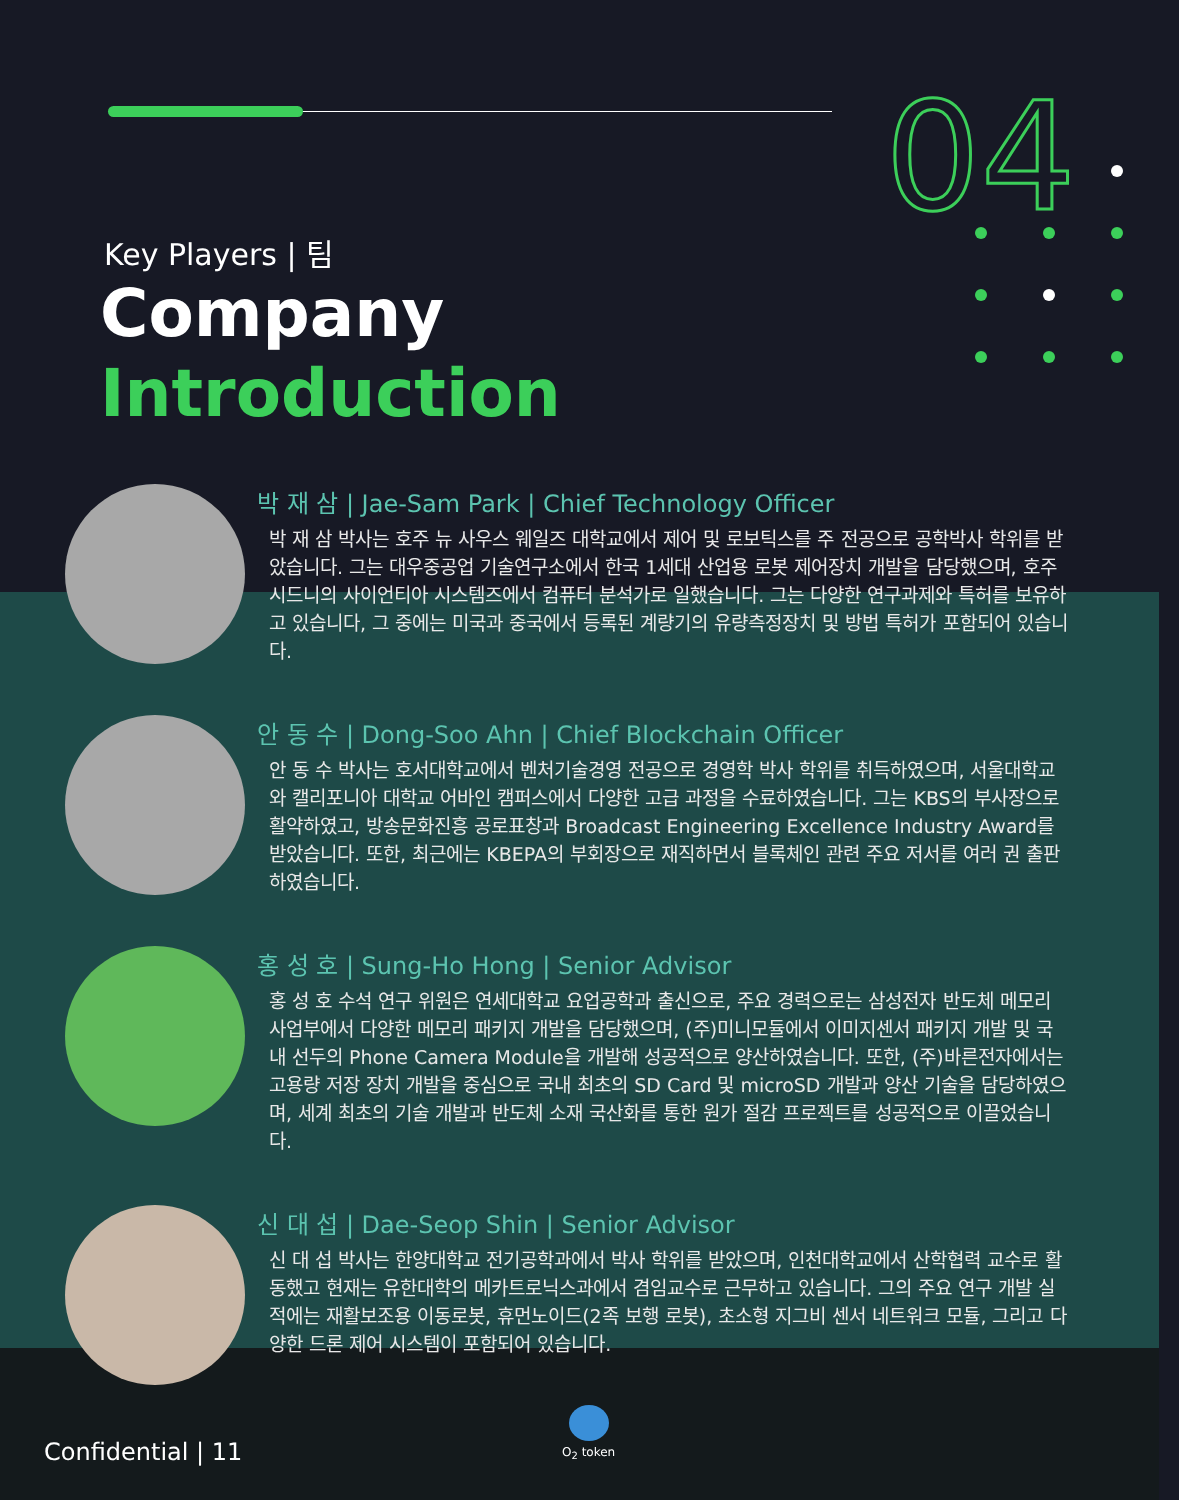04
Key Players | 팀
Company
Introduction
박 재 삼 | Jae-Sam Park | Chief Technology Officer
박 재 삼 박사는 호주 뉴 사우스 웨일즈 대학교에서 제어 및 로보틱스를 주 전공으로 공학박사 학위를 받았습니다. 그는 대우중공업 기술연구소에서 한국 1세대 산업용 로봇 제어장치 개발을 담당했으며, 호주 시드니의 사이언티아 시스템즈에서 컴퓨터 분석가로 일했습니다. 그는 다양한 연구과제와 특허를 보유하고 있습니다, 그 중에는 미국과 중국에서 등록된 계량기의 유량측정장치 및 방법 특허가 포함되어 있습니다.
안 동 수 | Dong-Soo Ahn | Chief Blockchain Officer
안 동 수 박사는 호서대학교에서 벤처기술경영 전공으로 경영학 박사 학위를 취득하였으며, 서울대학교와 캘리포니아 대학교 어바인 캠퍼스에서 다양한 고급 과정을 수료하였습니다. 그는 KBS의 부사장으로 활약하였고, 방송문화진흥 공로표창과 Broadcast Engineering Excellence Industry Award를 받았습니다. 또한, 최근에는 KBEPA의 부회장으로 재직하면서 블록체인 관련 주요 저서를 여러 권 출판하였습니다.
홍 성 호 | Sung-Ho Hong | Senior Advisor
홍 성 호 수석 연구 위원은 연세대학교 요업공학과 출신으로, 주요 경력으로는 삼성전자 반도체 메모리 사업부에서 다양한 메모리 패키지 개발을 담당했으며, (주)미니모듈에서 이미지센서 패키지 개발 및 국내 선두의 Phone Camera Module을 개발해 성공적으로 양산하였습니다. 또한, (주)바른전자에서는 고용량 저장 장치 개발을 중심으로 국내 최초의 SD Card 및 microSD 개발과 양산 기술을 담당하였으며, 세계 최초의 기술 개발과 반도체 소재 국산화를 통한 원가 절감 프로젝트를 성공적으로 이끌었습니다.
신 대 섭 | Dae-Seop Shin | Senior Advisor
신 대 섭 박사는 한양대학교 전기공학과에서 박사 학위를 받았으며, 인천대학교에서 산학협력 교수로 활동했고 현재는 유한대학의 메카트로닉스과에서 겸임교수로 근무하고 있습니다. 그의 주요 연구 개발 실적에는 재활보조용 이동로봇, 휴먼노이드(2족 보행 로봇), 초소형 지그비 센서 네트워크 모듈, 그리고 다양한 드론 제어 시스템이 포함되어 있습니다.
Confidential | 11
O<sub>2</sub> token